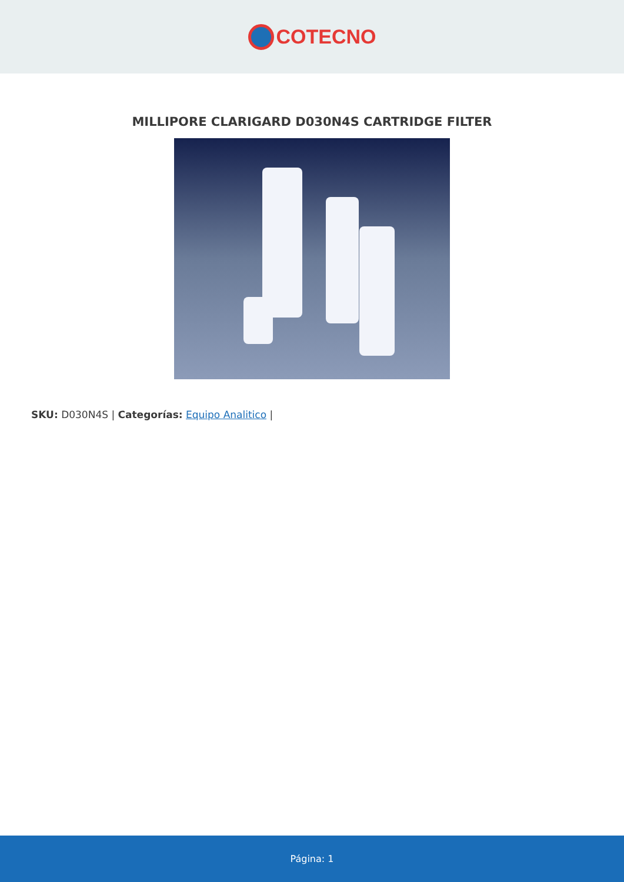COTECNO
MILLIPORE CLARIGARD D030N4S CARTRIDGE FILTER
SKU: D030N4S | Categorías: Equipo Analitico |
Página: 1